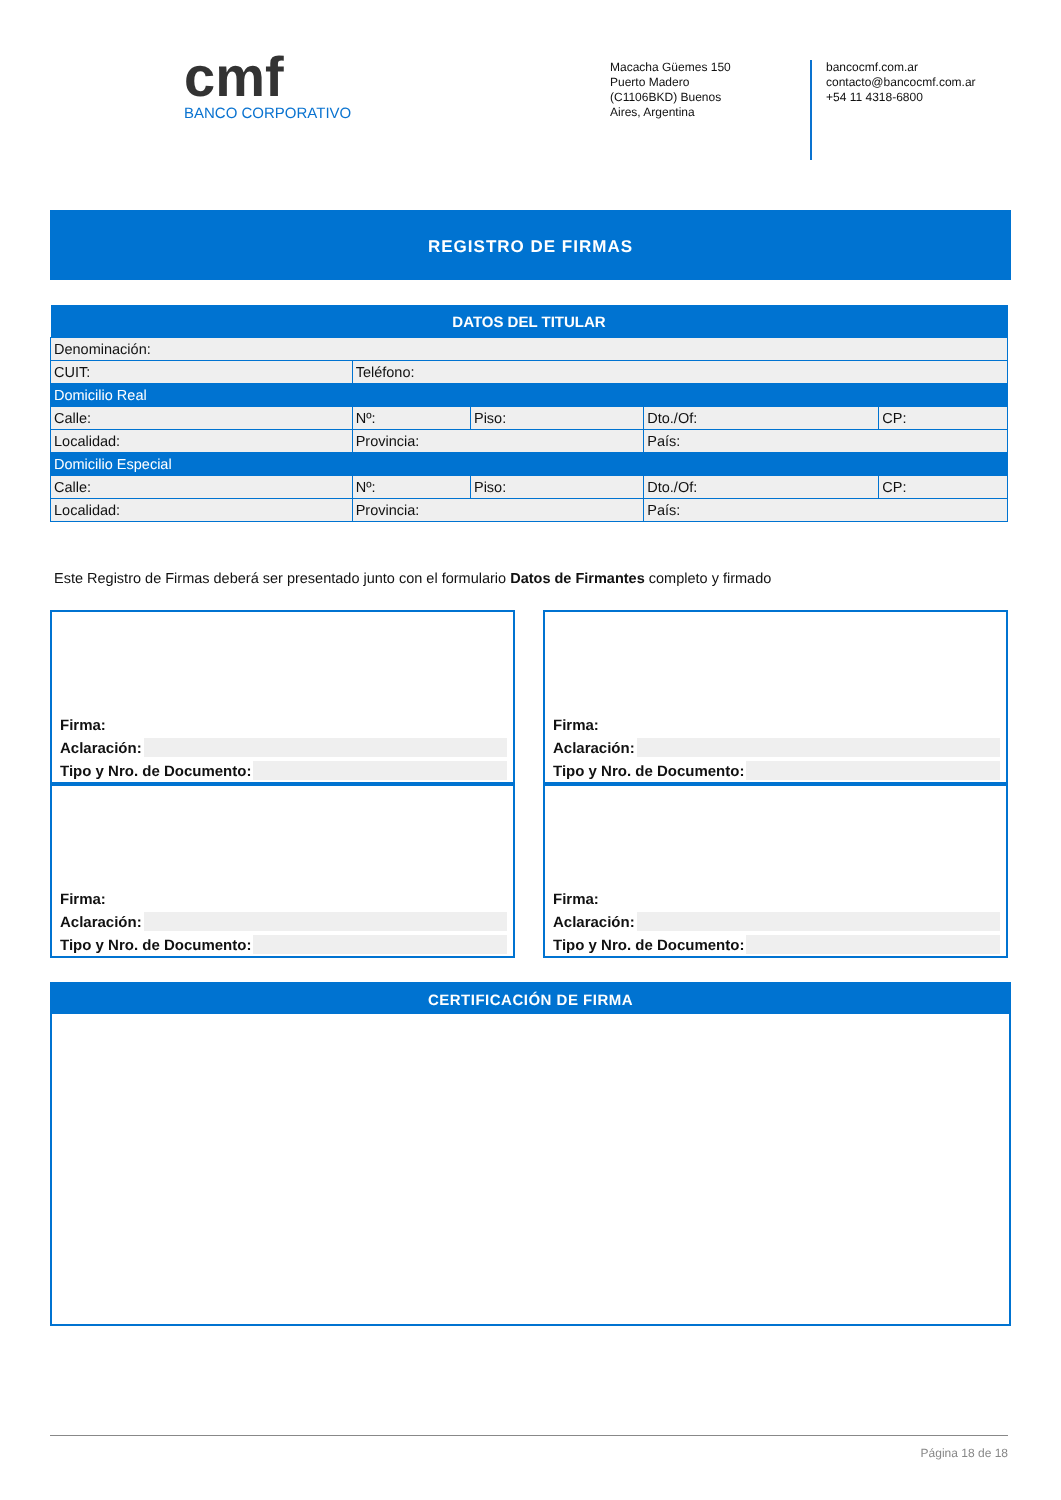cmf
BANCO CORPORATIVO
Macacha Güemes 150
Puerto Madero
(C1106BKD) Buenos
Aires, Argentina
bancocmf.com.ar
contacto@bancocmf.com.ar
+54 11 4318-6800
REGISTRO DE FIRMAS
| DATOS DEL TITULAR | | | | | |
| --- | --- | --- | --- | --- | --- |
| Denominación: | | | | | |
| CUIT: | | Teléfono: | | | |
| Domicilio Real | | | | | |
| Calle: | | Nº: | Piso: | Dto./Of: | CP: |
| Localidad: | Provincia: | | | País: | |
| Domicilio Especial | | | | | |
| Calle: | | Nº: | Piso: | Dto./Of: | CP: |
| Localidad: | Provincia: | | | País: | |
Este Registro de Firmas deberá ser presentado junto con el formulario Datos de Firmantes completo y firmado
Firma:
Aclaración:
Tipo y Nro. de Documento:
Firma:
Aclaración:
Tipo y Nro. de Documento:
Firma:
Aclaración:
Tipo y Nro. de Documento:
Firma:
Aclaración:
Tipo y Nro. de Documento:
CERTIFICACIÓN DE FIRMA
Página 18 de 18